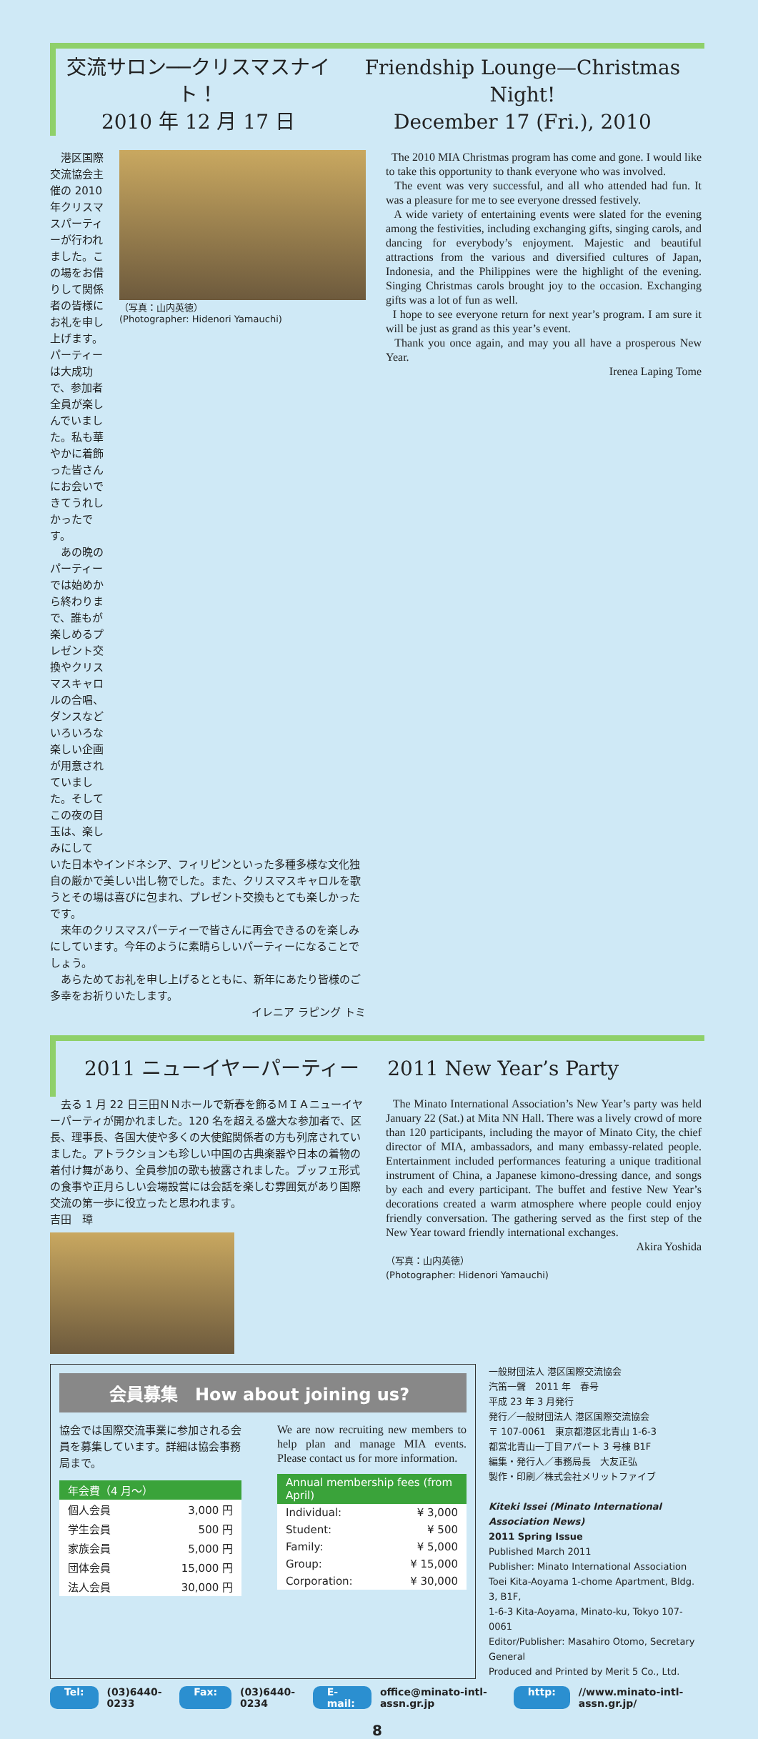交流サロン──クリスマスナイト！
2010 年 12 月 17 日
Friendship Lounge—Christmas Night!
December 17 (Fri.), 2010
　港区国際交流協会主催の 2010 年クリスマスパーティーが行われました。この場をお借りして関係者の皆様にお礼を申し上げます。パーティーは大成功で、参加者全員が楽しんでいました。私も華やかに着飾った皆さんにお会いできてうれしかったです。
　あの晩のパーティーでは始めから終わりまで、誰もが楽しめるプレゼント交換やクリスマスキャロルの合唱、ダンスなどいろいろな楽しい企画が用意されていました。そしてこの夜の目玉は、楽しみにして
（写真：山内英徳）
(Photographer: Hidenori Yamauchi)
いた日本やインドネシア、フィリピンといった多種多様な文化独自の厳かで美しい出し物でした。また、クリスマスキャロルを歌うとその場は喜びに包まれ、プレゼント交換もとても楽しかったです。
　来年のクリスマスパーティーで皆さんに再会できるのを楽しみにしています。今年のように素晴らしいパーティーになることでしょう。
　あらためてお礼を申し上げるとともに、新年にあたり皆様のご多幸をお祈りいたします。
イレニア ラピング トミ
The 2010 MIA Christmas program has come and gone. I would like to take this opportunity to thank everyone who was involved.
The event was very successful, and all who attended had fun. It was a pleasure for me to see everyone dressed festively.
A wide variety of entertaining events were slated for the evening among the festivities, including exchanging gifts, singing carols, and dancing for everybody’s enjoyment. Majestic and beautiful attractions from the various and diversified cultures of Japan, Indonesia, and the Philippines were the highlight of the evening. Singing Christmas carols brought joy to the occasion. Exchanging gifts was a lot of fun as well.
I hope to see everyone return for next year’s program. I am sure it will be just as grand as this year’s event.
Thank you once again, and may you all have a prosperous New Year.
Irenea Laping Tome
2011 ニューイヤーパーティー 2011 New Year’s Party
　去る 1 月 22 日三田ＮＮホールで新春を飾るＭＩＡニューイヤーパーティが開かれました。120 名を超える盛大な参加者で、区長、理事長、各国大使や多くの大使館関係者の方も列席されていました。アトラクションも珍しい中国の古典楽器や日本の着物の着付け舞があり、全員参加の歌も披露されました。ブッフェ形式の食事や正月らしい会場設営には会話を楽しむ雰囲気があり国際交流の第一歩に役立ったと思われます。
吉田　璋
The Minato International Association’s New Year’s party was held January 22 (Sat.) at Mita NN Hall. There was a lively crowd of more than 120 participants, including the mayor of Minato City, the chief director of MIA, ambassadors, and many embassy-related people. Entertainment included performances featuring a unique traditional instrument of China, a Japanese kimono-dressing dance, and songs by each and every participant. The buffet and festive New Year’s decorations created a warm atmosphere where people could enjoy friendly conversation. The gathering served as the first step of the New Year toward friendly international exchanges.
Akira Yoshida
（写真：山内英徳）
(Photographer: Hidenori Yamauchi)
会員募集　How about joining us?
協会では国際交流事業に参加される会員を募集しています。詳細は協会事務局まで。
| 年会費（4 月〜） | |
| --- | --- |
| 個人会員 | 3,000 円 |
| 学生会員 | 500 円 |
| 家族会員 | 5,000 円 |
| 団体会員 | 15,000 円 |
| 法人会員 | 30,000 円 |
We are now recruiting new members to help plan and manage MIA events. Please contact us for more information.
| Annual membership fees (from April) | |
| --- | --- |
| Individual: | ¥ 3,000 |
| Student: | ¥ 500 |
| Family: | ¥ 5,000 |
| Group: | ¥ 15,000 |
| Corporation: | ¥ 30,000 |
一般財団法人 港区国際交流協会
汽笛一聲　2011 年　春号
平成 23 年 3 月発行
発行／一般財団法人 港区国際交流協会
〒 107-0061　東京都港区北青山 1-6-3
都営北青山一丁目アパート 3 号棟 B1F
編集・発行人／事務局長　大友正弘
製作・印刷／株式会社メリットファイブ
Kiteki Issei (Minato International Association News)
2011 Spring Issue
Published March 2011
Publisher: Minato International Association
Toei Kita-Aoyama 1-chome Apartment, Bldg. 3, B1F,
1-6-3 Kita-Aoyama, Minato-ku, Tokyo 107-0061
Editor/Publisher: Masahiro Otomo, Secretary General
Produced and Printed by Merit 5 Co., Ltd.
Tel: (03)6440-0233 Fax: (03)6440-0234 E-mail: office@minato-intl-assn.gr.jp http: //www.minato-intl-assn.gr.jp/
8